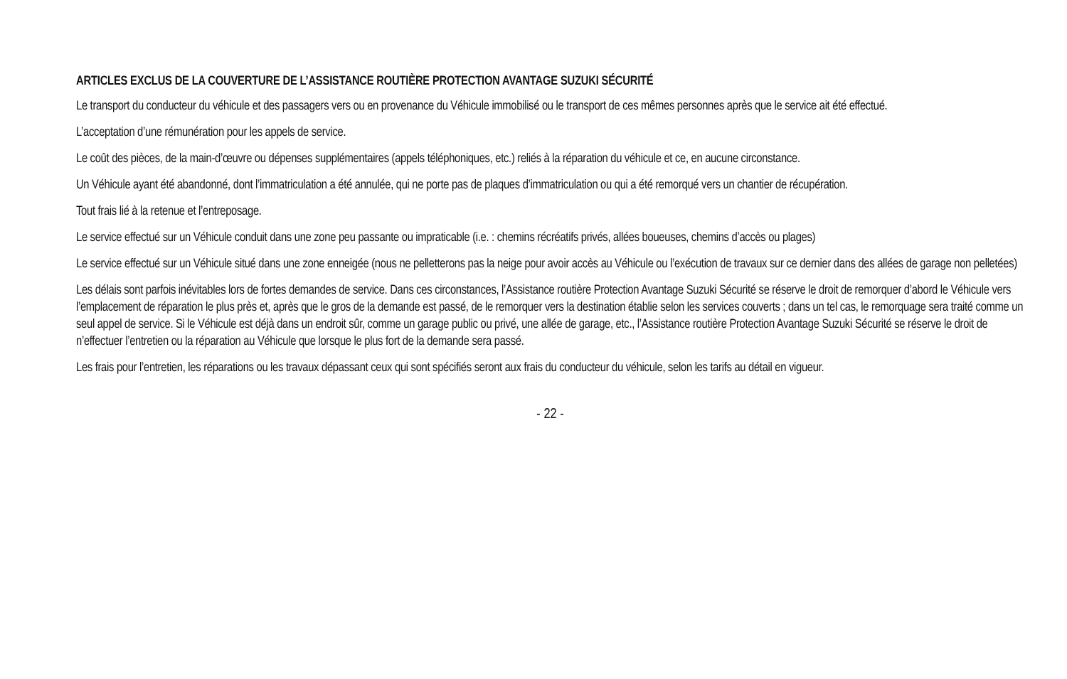ARTICLES EXCLUS DE LA COUVERTURE DE L’ASSISTANCE ROUTIÈRE PROTECTION AVANTAGE SUZUKI SÉCURITÉ
Le transport du conducteur du véhicule et des passagers vers ou en provenance du Véhicule immobilisé ou le transport de ces mêmes personnes après que le service ait été effectué.
L’acceptation d’une rémunération pour les appels de service.
Le coût des pièces, de la main-d’œuvre ou dépenses supplémentaires (appels téléphoniques, etc.) reliés à la réparation du véhicule et ce, en aucune circonstance.
Un Véhicule ayant été abandonné, dont l’immatriculation a été annulée, qui ne porte pas de plaques d’immatriculation ou qui a été remorqué vers un chantier de récupération.
Tout frais lié à la retenue et l’entreposage.
Le service effectué sur un Véhicule conduit dans une zone peu passante ou impraticable (i.e. : chemins récréatifs privés, allées boueuses, chemins d’accès ou plages)
Le service effectué sur un Véhicule situé dans une zone enneigée (nous ne pelletterons pas la neige pour avoir accès au Véhicule ou l’exécution de travaux sur ce dernier dans des allées de garage non pelletées)
Les délais sont parfois inévitables lors de fortes demandes de service. Dans ces circonstances, l’Assistance routière Protection Avantage Suzuki Sécurité se réserve le droit de remorquer d’abord le Véhicule vers l’emplacement de réparation le plus près et, après que le gros de la demande est passé, de le remorquer vers la destination établie selon les services couverts ; dans un tel cas, le remorquage sera traité comme un seul appel de service. Si le Véhicule est déjà dans un endroit sûr, comme un garage public ou privé, une allée de garage, etc., l’Assistance routière Protection Avantage Suzuki Sécurité se réserve le droit de n’effectuer l’entretien ou la réparation au Véhicule que lorsque le plus fort de la demande sera passé.
Les frais pour l’entretien, les réparations ou les travaux dépassant ceux qui sont spécifiés seront aux frais du conducteur du véhicule, selon les tarifs au détail en vigueur.
- 22 -